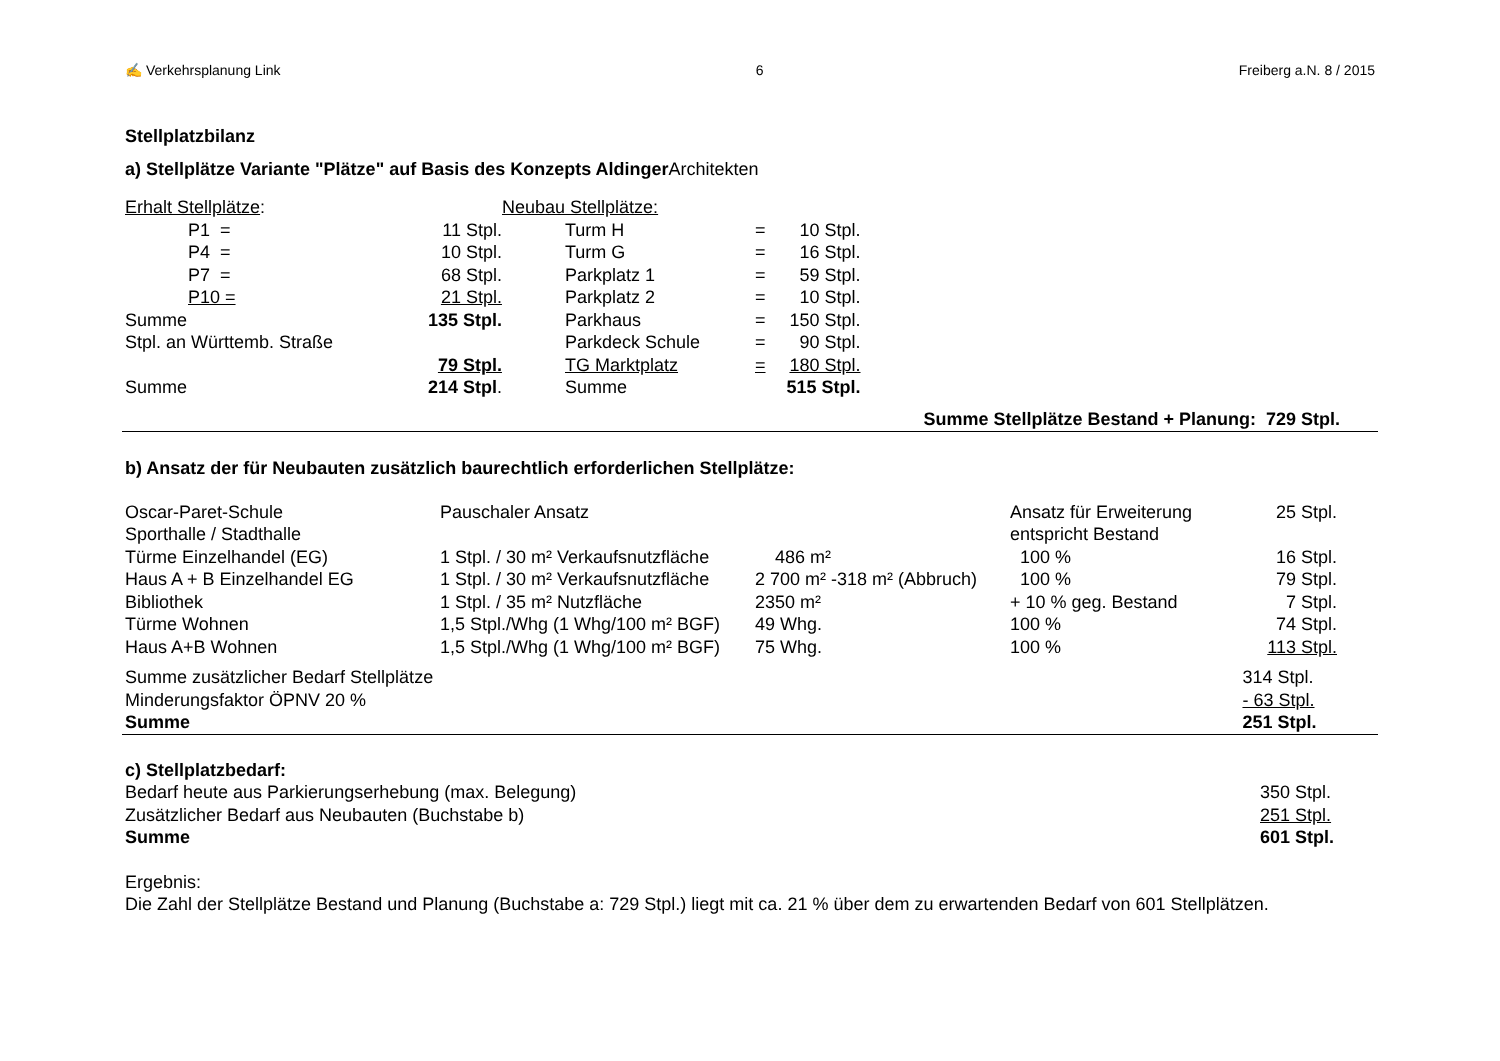✍ Verkehrsplanung Link 6 Freiberg a.N. 8 / 2015
Stellplatzbilanz
a) Stellplätze Variante "Plätze" auf Basis des Konzepts AldingerArchitekten
| Erhalt Stellplätze : | | |
| P1 = | 11 Stpl. | |
| P4 = | 10 Stpl. | |
| P7 = | 68 Stpl. | |
| P10 = | 21 Stpl. | |
| Summe | 135 Stpl. | |
| Stpl. an Württemb. Straße | | |
| | 79 Stpl. | |
| Summe | 214 Stpl . | |
| Neubau Stellplätze: | | |
| Turm H | = | 10 Stpl. |
| Turm G | = | 16 Stpl. |
| Parkplatz 1 | = | 59 Stpl. |
| Parkplatz 2 | = | 10 Stpl. |
| Parkhaus | = | 150 Stpl. |
| Parkdeck Schule | = | 90 Stpl. |
| TG Marktplatz | = | 180 Stpl. |
| Summe | | 515 Stpl. |
Summe Stellplätze Bestand + Planung: 729 Stpl.
b) Ansatz der für Neubauten zusätzlich baurechtlich erforderlichen Stellplätze:
| Oscar-Paret-Schule | Pauschaler Ansatz | | Ansatz für Erweiterung | 25 Stpl. |
| Sporthalle / Stadthalle | | | entspricht Bestand | |
| Türme Einzelhandel (EG) | 1 Stpl. / 30 m² Verkaufsnutzfläche | 486 m² | 100 % | 16 Stpl. |
| Haus A + B Einzelhandel EG | 1 Stpl. / 30 m² Verkaufsnutzfläche | 2 700 m² -318 m² (Abbruch) | 100 % | 79 Stpl. |
| Bibliothek | 1 Stpl. / 35 m² Nutzfläche | 2350 m² | + 10 % geg. Bestand | 7 Stpl. |
| Türme Wohnen | 1,5 Stpl./Whg (1 Whg/100 m² BGF) | 49 Whg. | 100 % | 74 Stpl. |
| Haus A+B Wohnen | 1,5 Stpl./Whg (1 Whg/100 m² BGF) | 75 Whg. | 100 % | 113 Stpl. |
| Summe zusätzlicher Bedarf Stellplätze | | | | 314 Stpl. |
| Minderungsfaktor ÖPNV 20 % | | | | - 63 Stpl. |
| Summe | | | | 251 Stpl. |
| c) Stellplatzbedarf: | |
| Bedarf heute aus Parkierungserhebung (max. Belegung) | 350 Stpl. |
| Zusätzlicher Bedarf aus Neubauten (Buchstabe b) | 251 Stpl. |
| Summe | 601 Stpl. |
Ergebnis:
Die Zahl der Stellplätze Bestand und Planung (Buchstabe a: 729 Stpl.) liegt mit ca. 21 % über dem zu erwartenden Bedarf von 601 Stellplätzen.